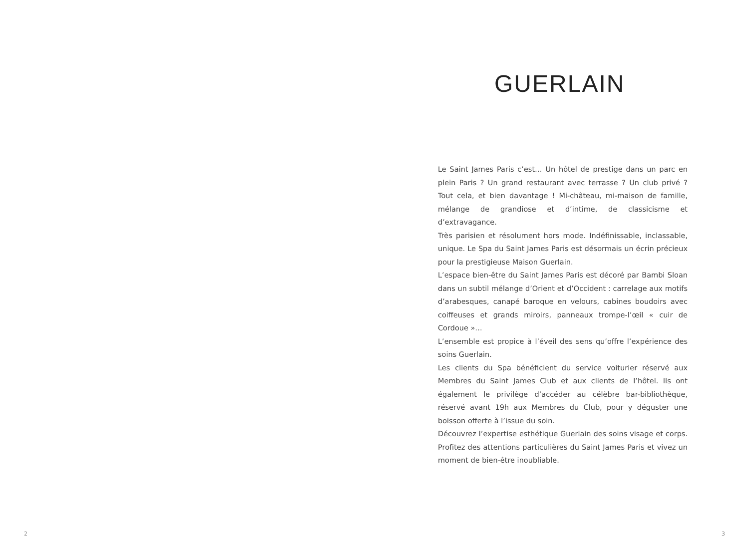2
GUERLAIN
Le Saint James Paris c’est… Un hôtel de prestige dans un parc en plein Paris ? Un grand restaurant avec terrasse ? Un club privé ? Tout cela, et bien davantage ! Mi-château, mi-maison de famille, mélange de grandiose et d’intime, de classicisme et d’extravagance.
Très parisien et résolument hors mode. Indéfinissable, inclassable, unique. Le Spa du Saint James Paris est désormais un écrin précieux pour la prestigieuse Maison Guerlain.
L’espace bien-être du Saint James Paris est décoré par Bambi Sloan dans un subtil mélange d’Orient et d’Occident : carrelage aux motifs d’arabesques, canapé baroque en velours, cabines boudoirs avec coiffeuses et grands miroirs, panneaux trompe-l’œil « cuir de Cordoue »…
L’ensemble est propice à l’éveil des sens qu’offre l’expérience des soins Guerlain.
Les clients du Spa bénéficient du service voiturier réservé aux Membres du Saint James Club et aux clients de l’hôtel. Ils ont également le privilège d’accéder au célèbre bar-bibliothèque, réservé avant 19h aux Membres du Club, pour y déguster une boisson offerte à l’issue du soin.
Découvrez l’expertise esthétique Guerlain des soins visage et corps. Profitez des attentions particulières du Saint James Paris et vivez un moment de bien-être inoubliable.
3